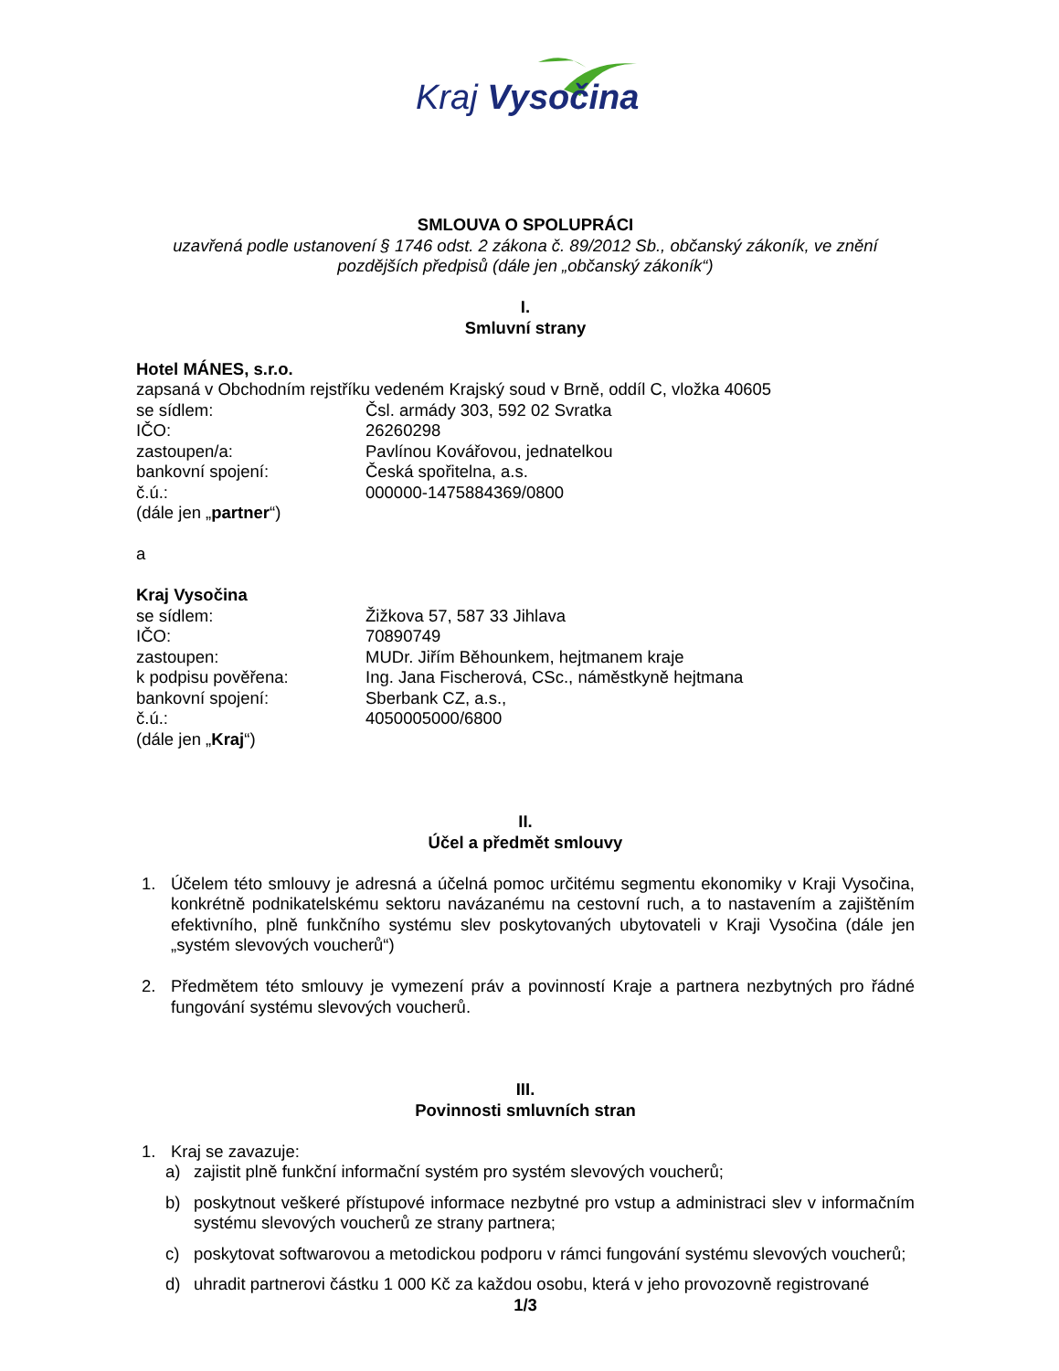Kraj Vysočina
SMLOUVA O SPOLUPRÁCI
uzavřená podle ustanovení § 1746 odst. 2 zákona č. 89/2012 Sb., občanský zákoník, ve znění pozdějších předpisů (dále jen „občanský zákoník“)
I.
Smluvní strany
Hotel MÁNES, s.r.o.
zapsaná v Obchodním rejstříku vedeném Krajský soud v Brně, oddíl C, vložka 40605
se sídlem: Čsl. armády 303, 592 02 Svratka
IČO: 26260298
zastoupen/a: Pavlínou Kovářovou, jednatelkou
bankovní spojení: Česká spořitelna, a.s.
č.ú.: 000000-1475884369/0800
(dále jen „partner“)
a
Kraj Vysočina
se sídlem: Žižkova 57, 587 33 Jihlava
IČO: 70890749
zastoupen: MUDr. Jiřím Běhounkem, hejtmanem kraje
k podpisu pověřena: Ing. Jana Fischerová, CSc., náměstkyně hejtmana
bankovní spojení: Sberbank CZ, a.s.,
č.ú.: 4050005000/6800
(dále jen „Kraj“)
II.
Účel a předmět smlouvy
1. Účelem této smlouvy je adresná a účelná pomoc určitému segmentu ekonomiky v Kraji Vysočina, konkrétně podnikatelskému sektoru navázanému na cestovní ruch, a to nastavením a zajištěním efektivního, plně funkčního systému slev poskytovaných ubytovateli v Kraji Vysočina (dále jen „systém slevových voucherů“)
2. Předmětem této smlouvy je vymezení práv a povinností Kraje a partnera nezbytných pro řádné fungování systému slevových voucherů.
III.
Povinnosti smluvních stran
1. Kraj se zavazuje:
a) zajistit plně funkční informační systém pro systém slevových voucherů;
b) poskytnout veškeré přístupové informace nezbytné pro vstup a administraci slev v informačním systému slevových voucherů ze strany partnera;
c) poskytovat softwarovou a metodickou podporu v rámci fungování systému slevových voucherů;
d) uhradit partnerovi částku 1 000 Kč za každou osobu, která v jeho provozovně registrované
1/3